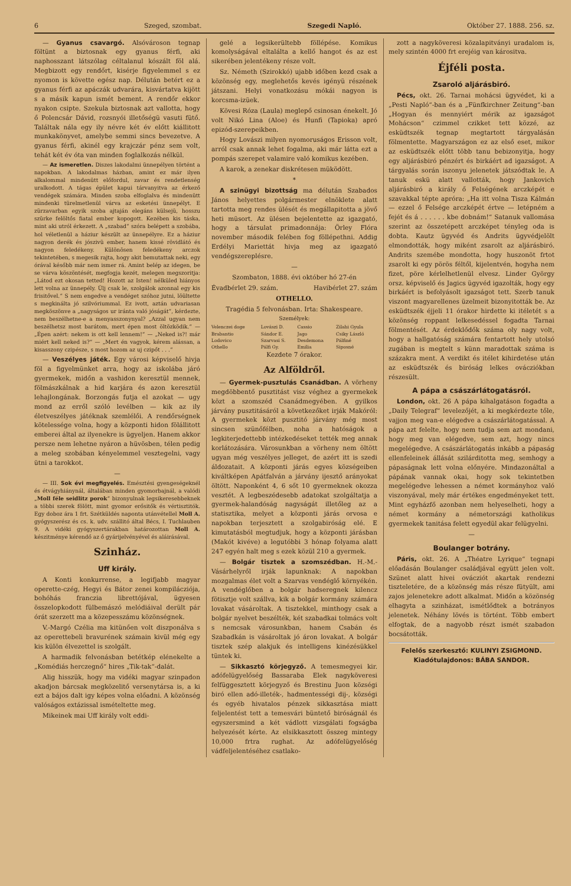6 Szeged, szombat. Szegedi Napló. Október 27. 1888. 256. sz.
— Gyanus csavargó. Alsóvároson tegnap föltünt a biztosnak egy gyanus férfi, aki naphosszant látszólag céltalanul kószált föl alá. Megbizott egy rendőrt, kisérje figyelemmel s ez nyomon is követte egész nap. Délután betért ez a gyanus férfi az apáczák udvarára, kisvártatva kijött s a másik kapun ismét bement. A rendőr ekkor nyakon csipte. Szekula biztosnak azt vallotta, hogy ő Polencsár Dávid, rozsnyói illetőségü vasuti fütő. Találtak nála egy ily névre két év előtt kiállitott munkakönyvet, amelybe semmi sincs bevezetve. A gyanus férfi, akinél egy krajczár pénz sem volt, tehát két év óta van minden foglalkozás nélkül.
— Az ismeretlen. Diszes lakodalmi ünnepélyen történt a napokban. A lakodalmas házban, amint ez már ilyen alkalommal mindenütt előfordul, zavar és rendetlenség uralkodott. A tágas épület kapui tárvanyitva az érkező vendégek számára. Minden szoba elfoglalva és mindenütt mindenki türelmetlenül várva az esketési ünnepélyt. E zürzavarban egyik szoba ajtaján elegáns külsejü, hosszu szürke felöltős fiatal ember kopogott. Kezében kis táska, mint aki utról érkezett. A „szabad“ szóra belépett a szobába, hol véletlenül a háziur készült az ünnepélyre. Ez a háziur nagyon derék és jószivü ember, hanem kissé rövidlátó és nagyon feledékeny. Különösen feledékeny arczok tekintetében, s megesik rajta, hogy akit bemutattak neki, egy órával később már nem ismer rá. Amint belép az idegen, be se várva köszöntését, megfogja kezét, melegen megszoritja: „Látod ezt okosan tetted! Hozott az Isten! nélküled hiányos lett volna az ünnepély. Ülj csak le, szolgálok azonnal egy kis frisitővel.“ S nem engedve a vendéget szóhoz jutni, löültette s megkinálta jó szilvóriummal. Ez ivott, aztán udvariasan megköszönve a „nagyságos ur iránta való jóságát“, kérdezte, nem beszélhetne-e a menyasszonynyal? „Azzal ugyan nem beszélhetsz most barátom, mert épen most öltözködik.“ — „Épen azért: nekem is ott kell lennem!“ — „Neked is?! már miért kell neked is?“ — „Mert én vagyok, kérem alássan, a kisasszony czipésze, s most hozom az uj czipőt . . .“
— Veszélyes játék. Egy városi képviselő hivja föl a figyelmünket arra, hogy az iskolába járó gyermekek, midőn a vashidon keresztül mennek, fölmászkálnak a hid karjára és azon keresztül lehajlongának. Borzongás futja el azokat — ugy mond az erről szóló levélben — kik az ily életveszélyes játéknak szemlélői. A rendőrségnek kötelessége volna, hogy a központi hidon fölállitott emberei által az ilyenekre is ügyeljen. Hanem akkor persze nem lehetne nyáron a hüvösben, télen pedig a meleg szobában kényelemmel vesztegelni, vagy ütni a tarokkot.
—
— III. Sok évi megfigyelés. Emésztési gyengeségeknél és étvágyhiánynál, általában minden gyomorbajnál, a valódi „Moll féle seidlitz porok“ bizonyulnak legsikeresebbeknek a többi szerek fölött, mint gyomor erősitők és vértisztitók. Egy doboz ára 1 frt. Szétküldés naponta utánvétellel Moll A. gyógyszerész és cs. k. udv. szállitó által Bécs, I. Tuchlauben 9. A vidéki gyógyszertárakban határozottan Moll A. készitménye kérendő az ő gyárijelvényével és aláirásával.
Szinház.
Uff király.
A Konti konkurrense, a legifjabb magyar operette-czég, Hegyi és Bátor zenei kompilácziója, bohóhás franczia librettójával, ügyesen összelopkodott fülbemászó melódiáival derült pár órát szerzett ma a közepesszámu közönségnek.
V.-Margó Czélia ma kitünően volt diszponálva s az operettebeli bravurének számain kivül még egy kis külön élvezettel is szolgált.
A harmadik felvonásban betétkép elénekelte a „Komédiás herczegnő“ hires „Tik-tak“-dalát.
Alig hisszük, hogy ma vidéki magyar szinpadon akadjon bárcsak megközelitő versenytársa is, a ki ezt a bájos dalt igy képes volna előadni. A közönség valóságos extázissal ismételtette meg.
Mikeinek mai Uff király volt eddi-
gelé a legsikerültebb föllépése. Komikus komolyságával eltalálta a kellő hangot és az est sikerében jelentékeny része volt.
Sz. Németh (Szirokkó) ujabb időben kezd csak a közönség egy, meglehetős kevés igényü részének játszani. Helyi vonatkozásu mókái nagyon is korcsma-izüek.
Kövesi Róza (Laula) meglepő csinosan énekelt. Jó volt Nikó Lina (Aloe) és Hunfi (Tapioka) apró epizód-szerepeikben.
Hogy Lovászi milyen nyomoruságos Erisson volt, arról csak annak lehet fogalma, aki már látta ezt a pompás szerepet valamire való komikus kezében.
A karok, a zenekar diskrétesen müködött.
*
A szinügyi bizottság ma délután Szabados János helyettes polgármester elnöklete alatt tartotta meg rendes ülését és megállapitotta a jövő heti müsort. Az ülésen bejelentette az igazgató, hogy a társulat primadonnája: Örley Flóra november második felében fog föllépethni. Addig Erdélyi Mariettát hivja meg az igazgató vendégszereplésre.
—
Szombaton, 1888. évi október hó 27-én
Évadbérlet 29. szám. Havibérlet 27. szám
OTHELLO.
Tragédia 5 felvonásban. Irta: Shakespeare.
Személyek:
| Velenczei doge | Lovászi D. | Cassio | Zilahi Gyula |
| Brabantio | Sándor E. | Jago | Csiky László |
| Lodovico | Szarvasi S. | Desdemona | Pálfiné |
| Othello | Pálfi Gy. | Emilia | Siposné |
Kezdete 7 órakor.
Az Alföldről.
— Gyermek-pusztulás Csanádban. A vörheny megdöbbentő pusztitást visz véghez a gyermekek közt a szomszéd Csanádmegyében. A gyilkos járvány pusztitásáról a következőket irják Makóról: A gyermekek közt pusztitó járvány még most sincsen szünőfélben, noha a hatóságok a legkiterjedettebb intézkedéseket tették meg annak korlátozására. Városunkban a vörheny nem öltött ugyan még veszélyes jelleget, de azért itt is szedi áldozatait. A központi járás egyes községeiben kiváltképen Apátfalván a járvány ijesztő arányokat öltött. Naponként 4, 6 sőt 10 gyermeknek okozza vesztét. A legbeszédesebb adatokat szolgáltatja a gyermek-halandóság nagyságát illetőleg az a statisztika, melyet a központi járás orvosa e napokban terjesztett a szolgabiróság elé. E kimutatásból megtudjuk, hogy a központi járásban (Makót kivéve) a legutóbbi 3 hónap folyama alatt 247 egyén halt meg s ezek közül 210 a gyermek.
— Bolgár tisztek a szomszédban. H.-M.-Vásárhelyről irják lapunknak: A napokban mozgalmas élet volt a Szarvas vendéglő környékén. A vendéglőben a bolgár hadseregnek kilencz fötisztje volt szállva, kik a bolgár kormány számára lovakat vásároltak. A tisztekkel, minthogy csak a bolgár nyelvet beszélték, két szabadkai tolmács volt s nemcsak városunkban, hanem Csabán és Szabadkán is vásároltak jó áron lovakat. A bolgár tisztek szép alakjuk és intelligens kinézésükkel tüntek ki.
— Sikkasztó körjegyző. A temesmegyei kir. adófelügyelőség Bassaraba Elek nagyköveresi felfüggesztett körjegyző és Brestinu Juon községi biró ellen adó-illeték-, hadmentességi dij-, községi és egyéb hivatalos pénzek sikkasztása miatt feljelentést tett a temesvári büntető biróságnál és egyszersmind a két vádlott vizsgálati fogságba helyezését kérte. Az elsikkasztott összeg mintegy 10,000 frtra rughat. Az adófelügyelőség vádfeljelentéséhez csatlako-
zott a nagyköveresi közalapitványi uradalom is, mely szintén 4000 frt erejéig van kárositva.
Éjféli posta.
Zsaroló aljárásbiró.
Pécs, okt. 26. Tarnai mohácsi ügyvédet, ki a „Pesti Napló“-ban és a „Fünfkirchner Zeitung“-ban „Hogyan és mennyiért mérik az igazságot Mohácson“ czimmel czikket tett közzé, az esküdtszék tegnap megtartott tárgyalásán fölmentette. Magyarszágon ez az első eset, mikor az esküdtszék előtt több tanu bebizonyitja, hogy egy aljárásbiró pénzért és birkáért ad igazságot. A tárgyalás során iszonyu jelenetek játszódtak le. A tanuk eskü alatt vallották, hogy Jankovich aljárásbiró a király ő Felségének arczképét e szavakkal tépte apróra: „Ha itt volna Tisza Kálmán — ezzel ő Felsége arczképét értve — letépném a fejét és á . . . . . . kbe dobnám!“ Satanuk vallomása szerint az összetépett arczképet tényleg oda is dobta. Kautz ügyvéd és Andrits ügyvédjelölt elmondották, hogy miként zsarolt az aljárásbiró. Andrits szemébe mondotta, hogy huszonöt frtot zsarolt ki egy pörös féltől, kijelentvén, hogyha nem fizet, pöre kérlelhetlenül elvesz. Linder György orsz. képviselő és Jagics ügyvéd igazolták, hogy egy birkáért is befolyásolt igazságot tett. Szerb tanuk viszont magyarellenes üzelmeit bizonyitották be. Az esküdtszék éjjeli 11 órakor hirdette ki itéletét s a közönség roppant lelkesedéssel fogadta Tarnai fölmentését. Az érdeklődők száma oly nagy volt, hogy a hallgatóság számára fentartott hely utolsó zugában is megtelt s künn maradottak száma is százakra ment. A verdikt és itélet kihirdetése után az esküdtszék és biróság lelkes ovácziókban részesült.
A pápa a császárlátogatásról.
London, okt. 26 A pápa kihalgatáson fogadta a „Daily Telegraf“ levelezőjét, a ki megkérdezte tőle, vajjon meg van-e elégedve a császárlátogatással. A pápa azt felelte, hogy nem tudja sem azt mondani, hogy meg van elégedve, sem azt, hogy nincs megelégedve. A császárlátogatás inkább a pápaság ellenfeleinek állását szilárditotta meg, semhogy a pápaságnak lett volna előnyére. Mindazonáltal a pápának vannak okai, hogy sok tekintetben megelégedve lehessen a német kormányhoz való viszonyával, mely már értékes engedményeket tett. Mint egyházfő azonban nem helyeselheti, hogy a német kormány a németországi katholikus gyermekek tanitása felett egyedül akar felügyelni.
—
Boulanger botrány.
Páris, okt. 26. A „Théatre Lyrique“ tegnapi előadásán Boulanger családjával együtt jelen volt. Szünet alatt hivei ovácziót akartak rendezni tiszteletére, de a közönség más része fütyült, ami zajos jelenetekre adott alkalmat. Midőn a közönség elhagyta a szinházat, ismétlődtek a botrányos jelenetek. Néhány lövés is történt. Több embert elfogtak, de a nagyobb részt ismét szabadon bocsátották.
Felelős szerkesztő: KULINYI ZSIGMOND.
Kiadótulajdonos: BÁBA SANDOR.